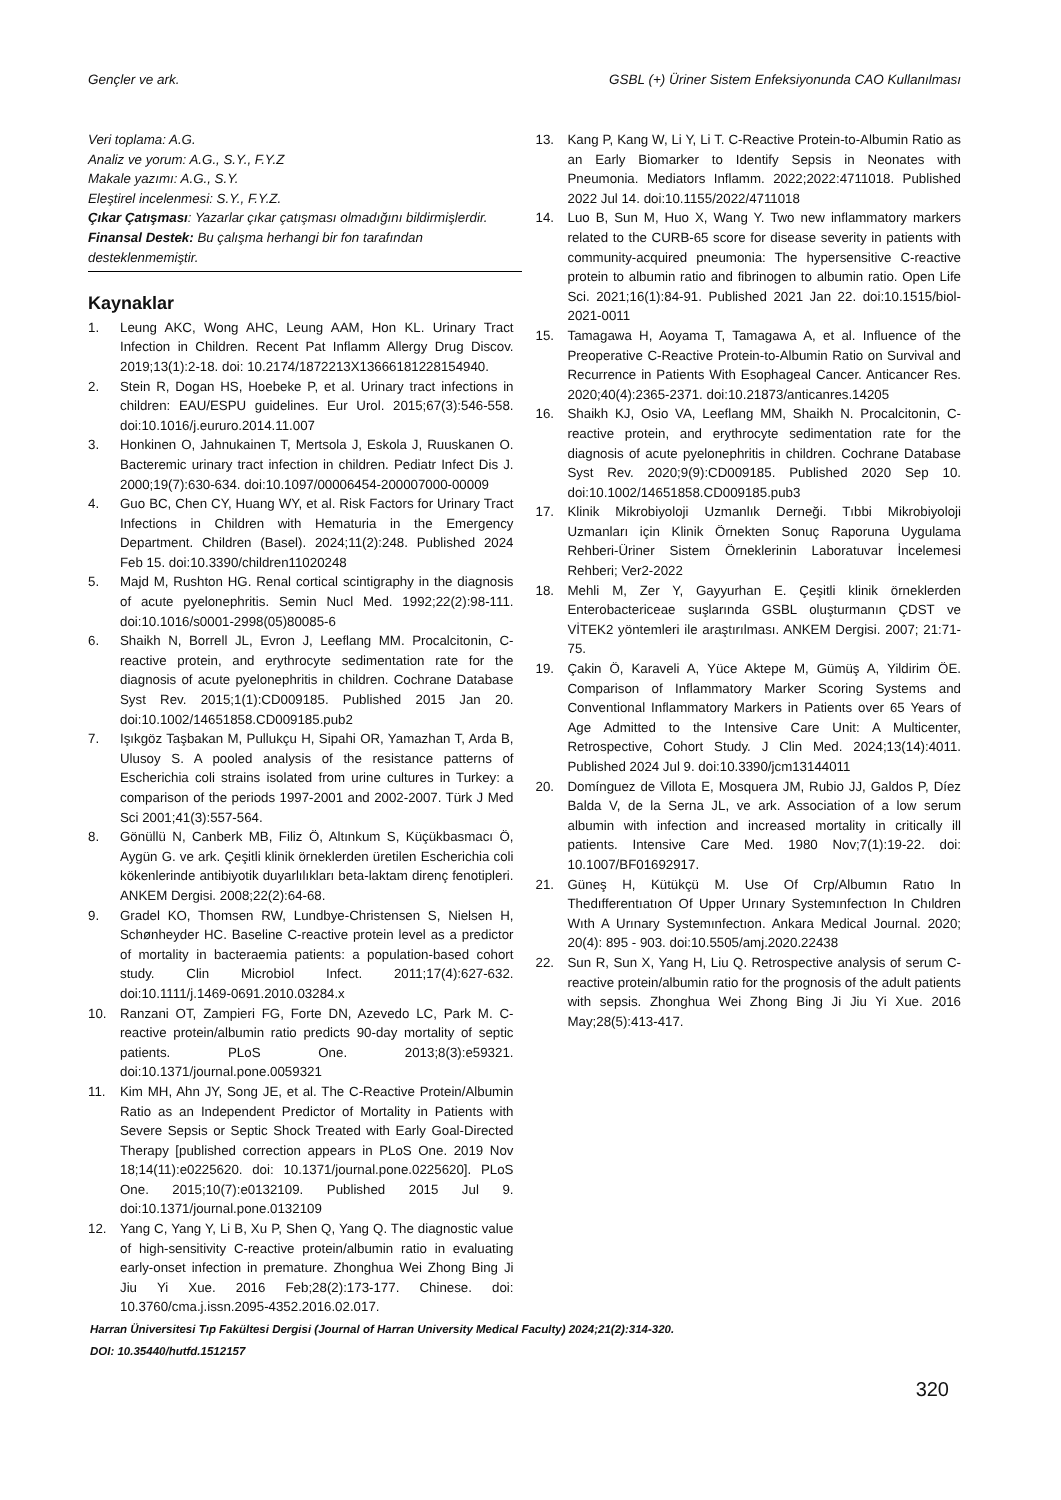Gençler ve ark. GSBL (+) Üriner Sistem Enfeksiyonunda CAO Kullanılması
Veri toplama: A.G.
Analiz ve yorum: A.G., S.Y., F.Y.Z
Makale yazımı: A.G., S.Y.
Eleştirel incelenmesi: S.Y., F.Y.Z.
Çıkar Çatışması: Yazarlar çıkar çatışması olmadığını bildirmişlerdir.
Finansal Destek: Bu çalışma herhangi bir fon tarafından desteklenmemiştir.
Kaynaklar
1. Leung AKC, Wong AHC, Leung AAM, Hon KL. Urinary Tract Infection in Children. Recent Pat Inflamm Allergy Drug Discov. 2019;13(1):2-18. doi: 10.2174/1872213X13666181228154940.
2. Stein R, Dogan HS, Hoebeke P, et al. Urinary tract infections in children: EAU/ESPU guidelines. Eur Urol. 2015;67(3):546-558. doi:10.1016/j.eururo.2014.11.007
3. Honkinen O, Jahnukainen T, Mertsola J, Eskola J, Ruuskanen O. Bacteremic urinary tract infection in children. Pediatr Infect Dis J. 2000;19(7):630-634. doi:10.1097/00006454-200007000-00009
4. Guo BC, Chen CY, Huang WY, et al. Risk Factors for Urinary Tract Infections in Children with Hematuria in the Emergency Department. Children (Basel). 2024;11(2):248. Published 2024 Feb 15. doi:10.3390/children11020248
5. Majd M, Rushton HG. Renal cortical scintigraphy in the diagnosis of acute pyelonephritis. Semin Nucl Med. 1992;22(2):98-111. doi:10.1016/s0001-2998(05)80085-6
6. Shaikh N, Borrell JL, Evron J, Leeflang MM. Procalcitonin, C-reactive protein, and erythrocyte sedimentation rate for the diagnosis of acute pyelonephritis in children. Cochrane Database Syst Rev. 2015;1(1):CD009185. Published 2015 Jan 20. doi:10.1002/14651858.CD009185.pub2
7. Işıkgöz Taşbakan M, Pullukçu H, Sipahi OR, Yamazhan T, Arda B, Ulusoy S. A pooled analysis of the resistance patterns of Escherichia coli strains isolated from urine cultures in Turkey: a comparison of the periods 1997-2001 and 2002-2007. Türk J Med Sci 2001;41(3):557-564.
8. Gönüllü N, Canberk MB, Filiz Ö, Altınkum S, Küçükbasmacı Ö, Aygün G. ve ark. Çeşitli klinik örneklerden üretilen Escherichia coli kökenlerinde antibiyotik duyarlılıkları beta-laktam direnç fenotipleri. ANKEM Dergisi. 2008;22(2):64-68.
9. Gradel KO, Thomsen RW, Lundbye-Christensen S, Nielsen H, Schønheyder HC. Baseline C-reactive protein level as a predictor of mortality in bacteraemia patients: a population-based cohort study. Clin Microbiol Infect. 2011;17(4):627-632. doi:10.1111/j.1469-0691.2010.03284.x
10. Ranzani OT, Zampieri FG, Forte DN, Azevedo LC, Park M. C-reactive protein/albumin ratio predicts 90-day mortality of septic patients. PLoS One. 2013;8(3):e59321. doi:10.1371/journal.pone.0059321
11. Kim MH, Ahn JY, Song JE, et al. The C-Reactive Protein/Albumin Ratio as an Independent Predictor of Mortality in Patients with Severe Sepsis or Septic Shock Treated with Early Goal-Directed Therapy [published correction appears in PLoS One. 2019 Nov 18;14(11):e0225620. doi: 10.1371/journal.pone.0225620]. PLoS One. 2015;10(7):e0132109. Published 2015 Jul 9. doi:10.1371/journal.pone.0132109
12. Yang C, Yang Y, Li B, Xu P, Shen Q, Yang Q. The diagnostic value of high-sensitivity C-reactive protein/albumin ratio in evaluating early-onset infection in premature. Zhonghua Wei Zhong Bing Ji Jiu Yi Xue. 2016 Feb;28(2):173-177. Chinese. doi: 10.3760/cma.j.issn.2095-4352.2016.02.017.
13. Kang P, Kang W, Li Y, Li T. C-Reactive Protein-to-Albumin Ratio as an Early Biomarker to Identify Sepsis in Neonates with Pneumonia. Mediators Inflamm. 2022;2022:4711018. Published 2022 Jul 14. doi:10.1155/2022/4711018
14. Luo B, Sun M, Huo X, Wang Y. Two new inflammatory markers related to the CURB-65 score for disease severity in patients with community-acquired pneumonia: The hypersensitive C-reactive protein to albumin ratio and fibrinogen to albumin ratio. Open Life Sci. 2021;16(1):84-91. Published 2021 Jan 22. doi:10.1515/biol-2021-0011
15. Tamagawa H, Aoyama T, Tamagawa A, et al. Influence of the Preoperative C-Reactive Protein-to-Albumin Ratio on Survival and Recurrence in Patients With Esophageal Cancer. Anticancer Res. 2020;40(4):2365-2371. doi:10.21873/anticanres.14205
16. Shaikh KJ, Osio VA, Leeflang MM, Shaikh N. Procalcitonin, C-reactive protein, and erythrocyte sedimentation rate for the diagnosis of acute pyelonephritis in children. Cochrane Database Syst Rev. 2020;9(9):CD009185. Published 2020 Sep 10. doi:10.1002/14651858.CD009185.pub3
17. Klinik Mikrobiyoloji Uzmanlık Derneği. Tıbbi Mikrobiyoloji Uzmanları için Klinik Örnekten Sonuç Raporuna Uygulama Rehberi-Üriner Sistem Örneklerinin Laboratuvar İncelemesi Rehberi; Ver2-2022
18. Mehli M, Zer Y, Gayyurhan E. Çeşitli klinik örneklerden Enterobactericeae suşlarında GSBL oluşturmanın ÇDST ve VİTEK2 yöntemleri ile araştırılması. ANKEM Dergisi. 2007; 21:71-75.
19. Çakin Ö, Karaveli A, Yüce Aktepe M, Gümüş A, Yildirim ÖE. Comparison of Inflammatory Marker Scoring Systems and Conventional Inflammatory Markers in Patients over 65 Years of Age Admitted to the Intensive Care Unit: A Multicenter, Retrospective, Cohort Study. J Clin Med. 2024;13(14):4011. Published 2024 Jul 9. doi:10.3390/jcm13144011
20. Domínguez de Villota E, Mosquera JM, Rubio JJ, Galdos P, Díez Balda V, de la Serna JL, ve ark. Association of a low serum albumin with infection and increased mortality in critically ill patients. Intensive Care Med. 1980 Nov;7(1):19-22. doi: 10.1007/BF01692917.
21. Güneş H, Kütükçü M. Use Of Crp/Albumın Ratıo In Thedıfferentıatıon Of Upper Urınary Systemınfectıon In Chıldren Wıth A Urınary Systemınfectıon. Ankara Medical Journal. 2020; 20(4): 895 - 903. doi:10.5505/amj.2020.22438
22. Sun R, Sun X, Yang H, Liu Q. Retrospective analysis of serum C-reactive protein/albumin ratio for the prognosis of the adult patients with sepsis. Zhonghua Wei Zhong Bing Ji Jiu Yi Xue. 2016 May;28(5):413-417.
Harran Üniversitesi Tıp Fakültesi Dergisi (Journal of Harran University Medical Faculty) 2024;21(2):314-320.
DOI: 10.35440/hutfd.1512157
320